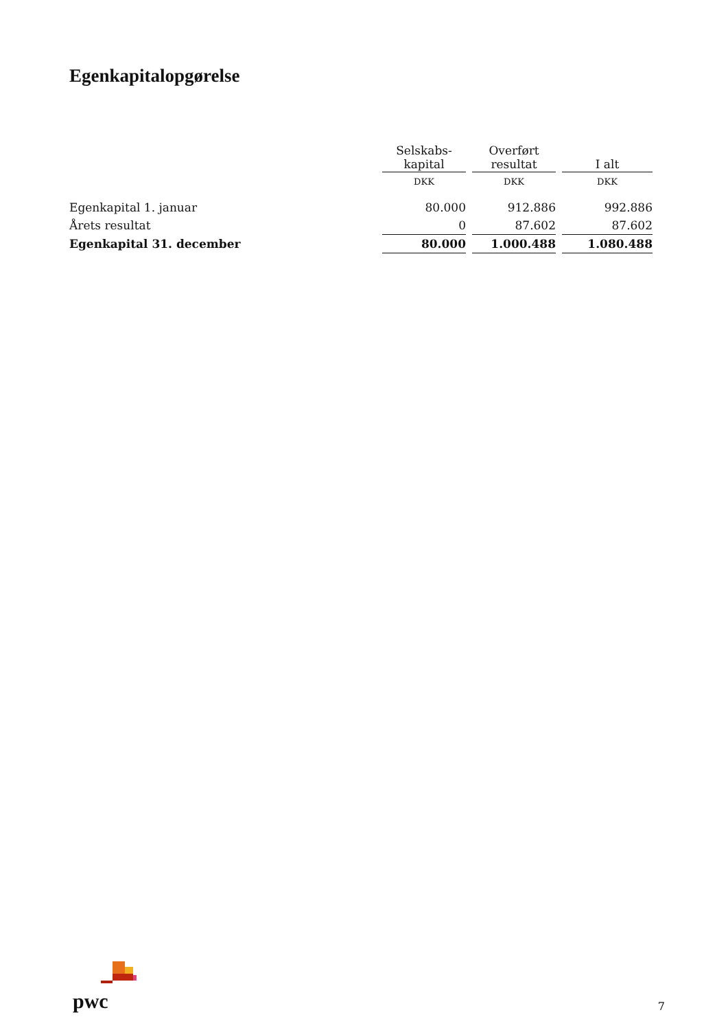Egenkapitalopgørelse
| | Selskabs- kapital | Overført resultat | I alt |
| --- | --- | --- | --- |
| | DKK | DKK | DKK |
| Egenkapital 1. januar | 80.000 | 912.886 | 992.886 |
| Årets resultat | 0 | 87.602 | 87.602 |
| Egenkapital 31. december | 80.000 | 1.000.488 | 1.080.488 |
pwc
7